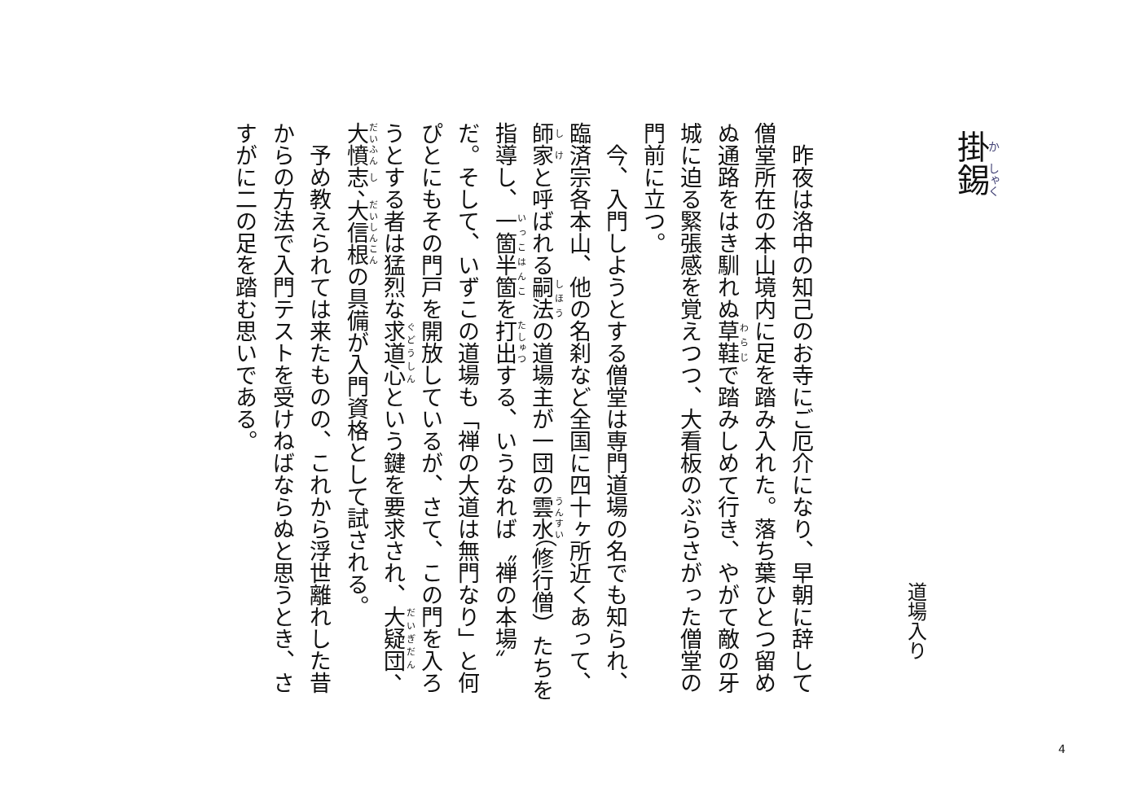掛錫
道場入り
　昨夜は洛中の知己のお寺にご厄介になり、早朝に辞して僧堂所在の本山境内に足を踏み入れた。落ち葉ひとつ留めぬ通路をはき馴れぬ草鞋で踏みしめて行き、やがて敵の牙城に迫る緊張感を覚えつつ、大看板のぶらさがった僧堂の門前に立つ。
　今、入門しようとする僧堂は専門道場の名でも知られ、臨済宗各本山、他の名刹など全国に四十ヶ所近くあって、師家と呼ばれる嗣法の道場主が一団の雲水（修行僧）たちを指導し、一箇半箇を打出する、いうなれば〝禅の本場〟だ。そして、いずこの道場も「禅の大道は無門なり」と何ぴとにもその門戸を開放しているが、さて、この門を入ろうとする者は猛烈な求道心という鍵を要求され、大疑団、大憤志、大信根の具備が入門資格として試される。
　予め教えられては来たものの、これから浮世離れした昔からの方法で入門テストを受けねばならぬと思うとき、さすがに二の足を踏む思いである。
4